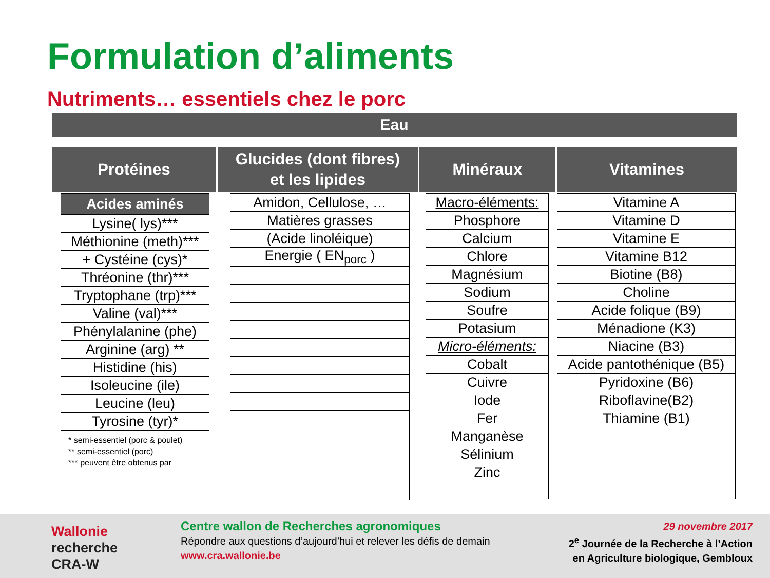Formulation d’aliments
Nutriments… essentiels chez le porc
Eau
Protéines
| Acides aminés |
| --- |
| Lysine( lys)*** |
| Méthionine (meth)*** |
| + Cystéine (cys)* |
| Thréonine (thr)*** |
| Tryptophane (trp)*** |
| Valine (val)*** |
| Phénylalanine (phe) |
| Arginine (arg) ** |
| Histidine (his) |
| Isoleucine (ile) |
| Leucine (leu) |
| Tyrosine (tyr)* |
| * semi-essentiel (porc & poulet) ** semi-essentiel (porc) *** peuvent être obtenus par |
Glucides (dont fibres)
et les lipides
| Amidon, Cellulose, … |
| Matières grasses |
| (Acide linoléique) |
| Energie ( EN<sub>porc</sub> ) |
Minéraux
| Macro-éléments: |
| Phosphore |
| Calcium |
| Chlore |
| Magnésium |
| Sodium |
| Soufre |
| Potasium |
| Micro-éléments: |
| Cobalt |
| Cuivre |
| Iode |
| Fer |
| Manganèse |
| Sélinium |
| Zinc |
Vitamines
| Vitamine A |
| Vitamine D |
| Vitamine E |
| Vitamine B12 |
| Biotine (B8) |
| Choline |
| Acide folique (B9) |
| Ménadione (K3) |
| Niacine (B3) |
| Acide pantothénique (B5) |
| Pyridoxine (B6) |
| Riboflavine(B2) |
| Thiamine (B1) |
Wallonie
recherche
CRA-W
Centre wallon de Recherches agronomiques
Répondre aux questions d’aujourd’hui et relever les défis de demain
www.cra.wallonie.be
29 novembre 2017
2<sup>e</sup> Journée de la Recherche à l’Action
en Agriculture biologique, Gembloux